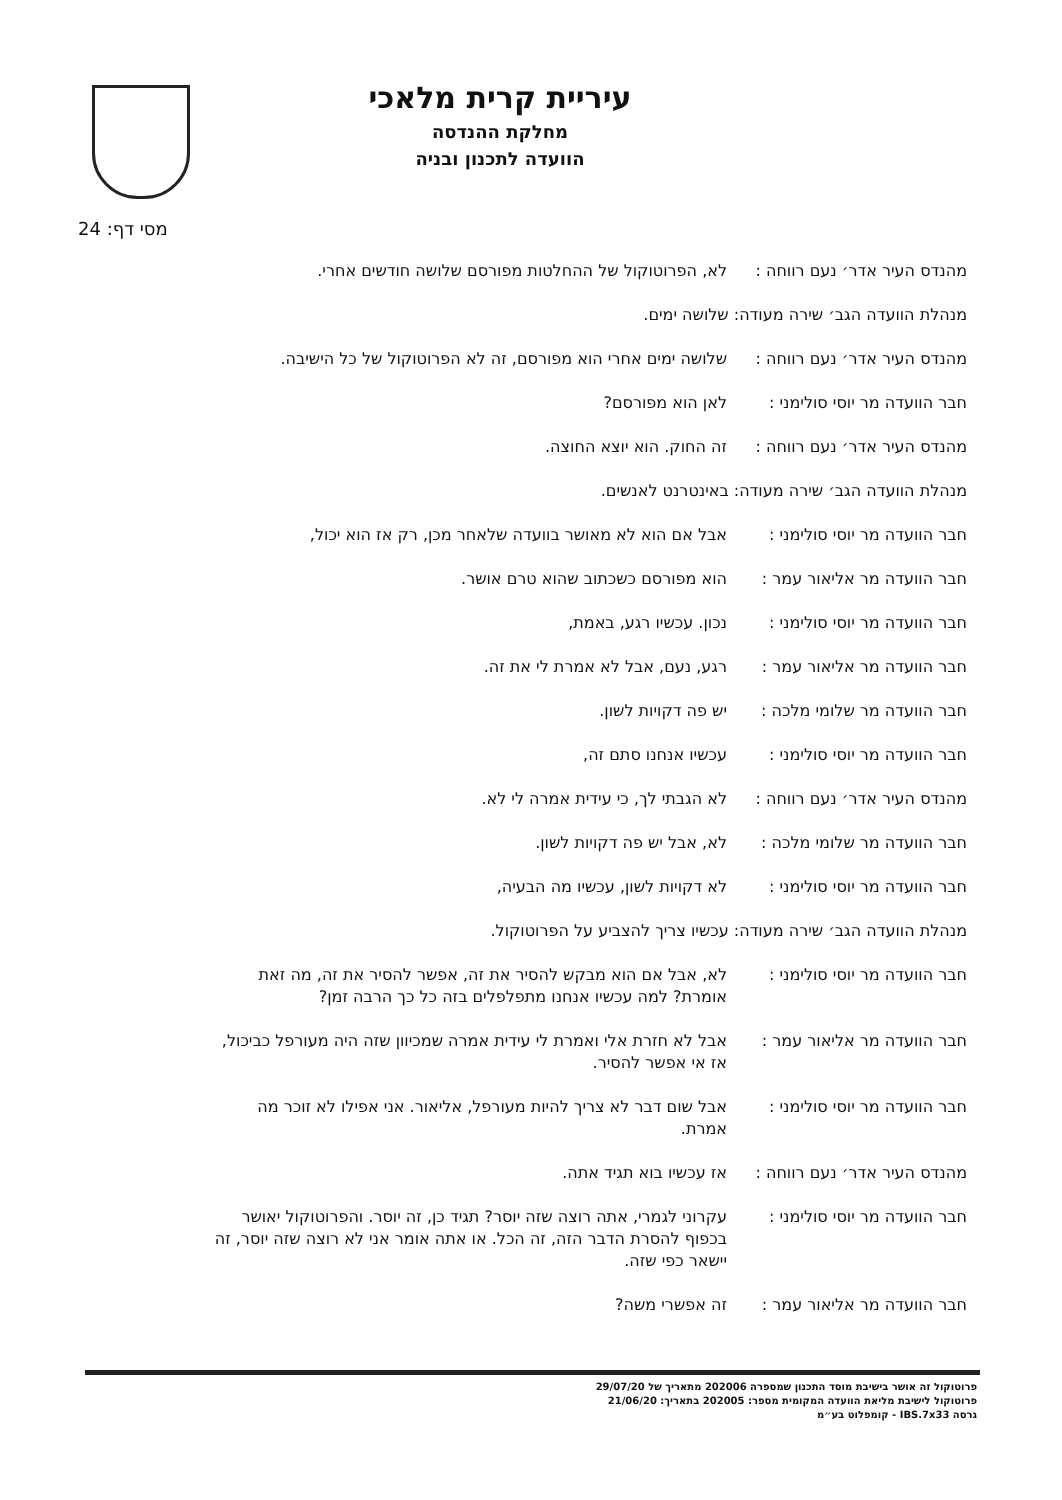עיריית קרית מלאכי
מחלקת ההנדסה
הוועדה לתכנון ובניה
מסי דף: 24
מהנדס העיר אדר׳ נעם רווחה :
לא, הפרוטוקול של ההחלטות מפורסם שלושה חודשים אחרי.
מנהלת הוועדה הגב׳ שירה מעודה: שלושה ימים.
מהנדס העיר אדר׳ נעם רווחה :
שלושה ימים אחרי הוא מפורסם, זה לא הפרוטוקול של כל הישיבה.
חבר הוועדה מר יוסי סולימני :
לאן הוא מפורסם?
מהנדס העיר אדר׳ נעם רווחה :
זה החוק. הוא יוצא החוצה.
מנהלת הוועדה הגב׳ שירה מעודה: באינטרנט לאנשים.
חבר הוועדה מר יוסי סולימני :
אבל אם הוא לא מאושר בוועדה שלאחר מכן, רק אז הוא יכול,
חבר הוועדה מר אליאור עמר :
הוא מפורסם כשכתוב שהוא טרם אושר.
חבר הוועדה מר יוסי סולימני :
נכון. עכשיו רגע, באמת,
חבר הוועדה מר אליאור עמר :
רגע, נעם, אבל לא אמרת לי את זה.
חבר הוועדה מר שלומי מלכה :
יש פה דקויות לשון.
חבר הוועדה מר יוסי סולימני :
עכשיו אנחנו סתם זה,
מהנדס העיר אדר׳ נעם רווחה :
לא הגבתי לך, כי עידית אמרה לי לא.
חבר הוועדה מר שלומי מלכה :
לא, אבל יש פה דקויות לשון.
חבר הוועדה מר יוסי סולימני :
לא דקויות לשון, עכשיו מה הבעיה,
מנהלת הוועדה הגב׳ שירה מעודה: עכשיו צריך להצביע על הפרוטוקול.
חבר הוועדה מר יוסי סולימני :
לא, אבל אם הוא מבקש להסיר את זה, אפשר להסיר את זה, מה זאת אומרת? למה עכשיו אנחנו מתפלפלים בזה כל כך הרבה זמן?
חבר הוועדה מר אליאור עמר :
אבל לא חזרת אלי ואמרת לי עידית אמרה שמכיוון שזה היה מעורפל כביכול, אז אי אפשר להסיר.
חבר הוועדה מר יוסי סולימני :
אבל שום דבר לא צריך להיות מעורפל, אליאור. אני אפילו לא זוכר מה אמרת.
מהנדס העיר אדר׳ נעם רווחה :
אז עכשיו בוא תגיד אתה.
חבר הוועדה מר יוסי סולימני :
עקרוני לגמרי, אתה רוצה שזה יוסר? תגיד כן, זה יוסר. והפרוטוקול יאושר בכפוף להסרת הדבר הזה, זה הכל. או אתה אומר אני לא רוצה שזה יוסר, זה יישאר כפי שזה.
חבר הוועדה מר אליאור עמר :
זה אפשרי משה?
פרוטוקול זה אושר בישיבת מוסד התכנון שמספרה 202006 מתאריך של 29/07/20
פרוטוקול לישיבת מליאת הוועדה המקומית מספר: 202005 בתאריך: 21/06/20
גרסה IBS.7x33 - קומפלוט בע״מ